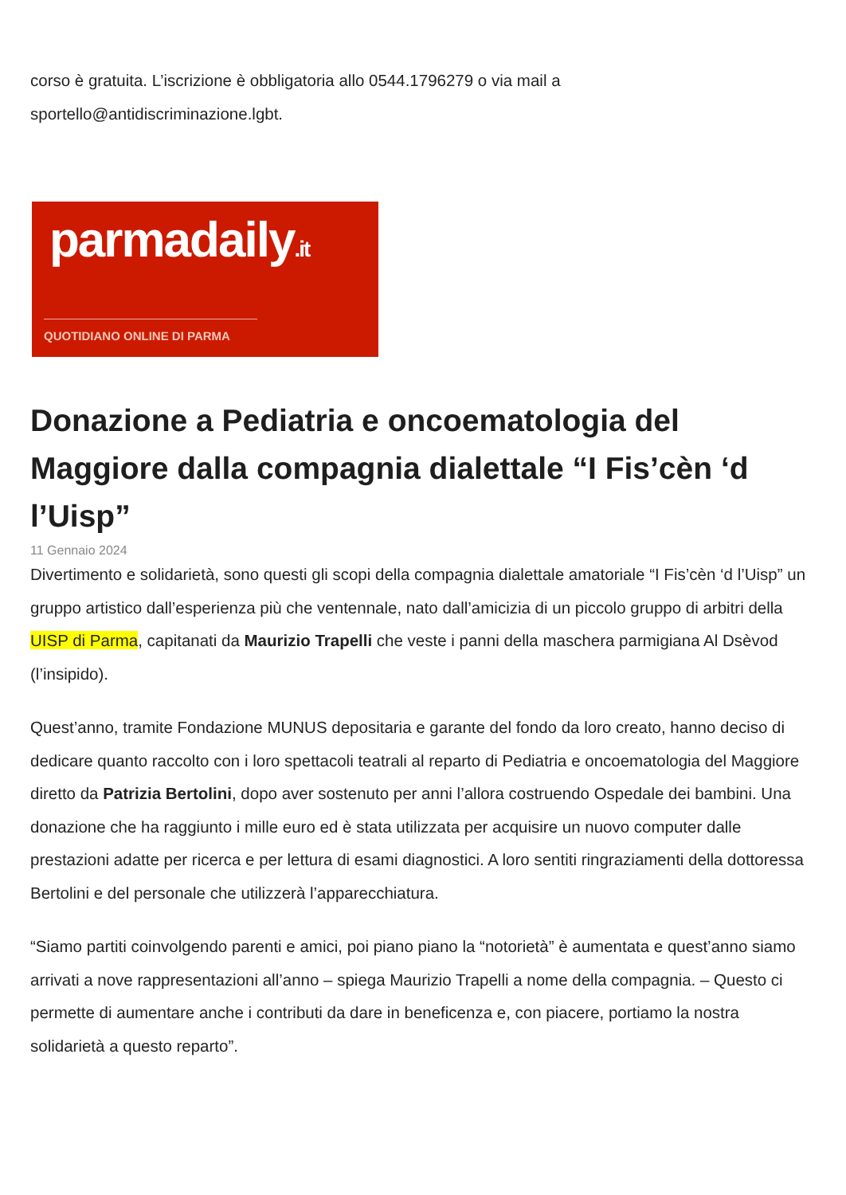corso è gratuita. L’iscrizione è obbligatoria allo 0544.1796279 o via mail a sportello@antidiscriminazione.lgbt.
parmadaily.it
QUOTIDIANO ONLINE DI PARMA
Donazione a Pediatria e oncoematologia del Maggiore dalla compagnia dialettale “I Fis’cèn ‘d l’Uisp”
11 Gennaio 2024
Divertimento e solidarietà, sono questi gli scopi della compagnia dialettale amatoriale “I Fis’cèn ‘d l’Uisp” un gruppo artistico dall’esperienza più che ventennale, nato dall’amicizia di un piccolo gruppo di arbitri della UISP di Parma, capitanati da Maurizio Trapelli che veste i panni della maschera parmigiana Al Dsèvod (l’insipido).
Quest’anno, tramite Fondazione MUNUS depositaria e garante del fondo da loro creato, hanno deciso di dedicare quanto raccolto con i loro spettacoli teatrali al reparto di Pediatria e oncoematologia del Maggiore diretto da Patrizia Bertolini, dopo aver sostenuto per anni l’allora costruendo Ospedale dei bambini. Una donazione che ha raggiunto i mille euro ed è stata utilizzata per acquisire un nuovo computer dalle prestazioni adatte per ricerca e per lettura di esami diagnostici. A loro sentiti ringraziamenti della dottoressa Bertolini e del personale che utilizzerà l’apparecchiatura.
“Siamo partiti coinvolgendo parenti e amici, poi piano piano la “notorietà” è aumentata e quest’anno siamo arrivati a nove rappresentazioni all’anno – spiega Maurizio Trapelli a nome della compagnia. – Questo ci permette di aumentare anche i contributi da dare in beneficenza e, con piacere, portiamo la nostra solidarietà a questo reparto”.